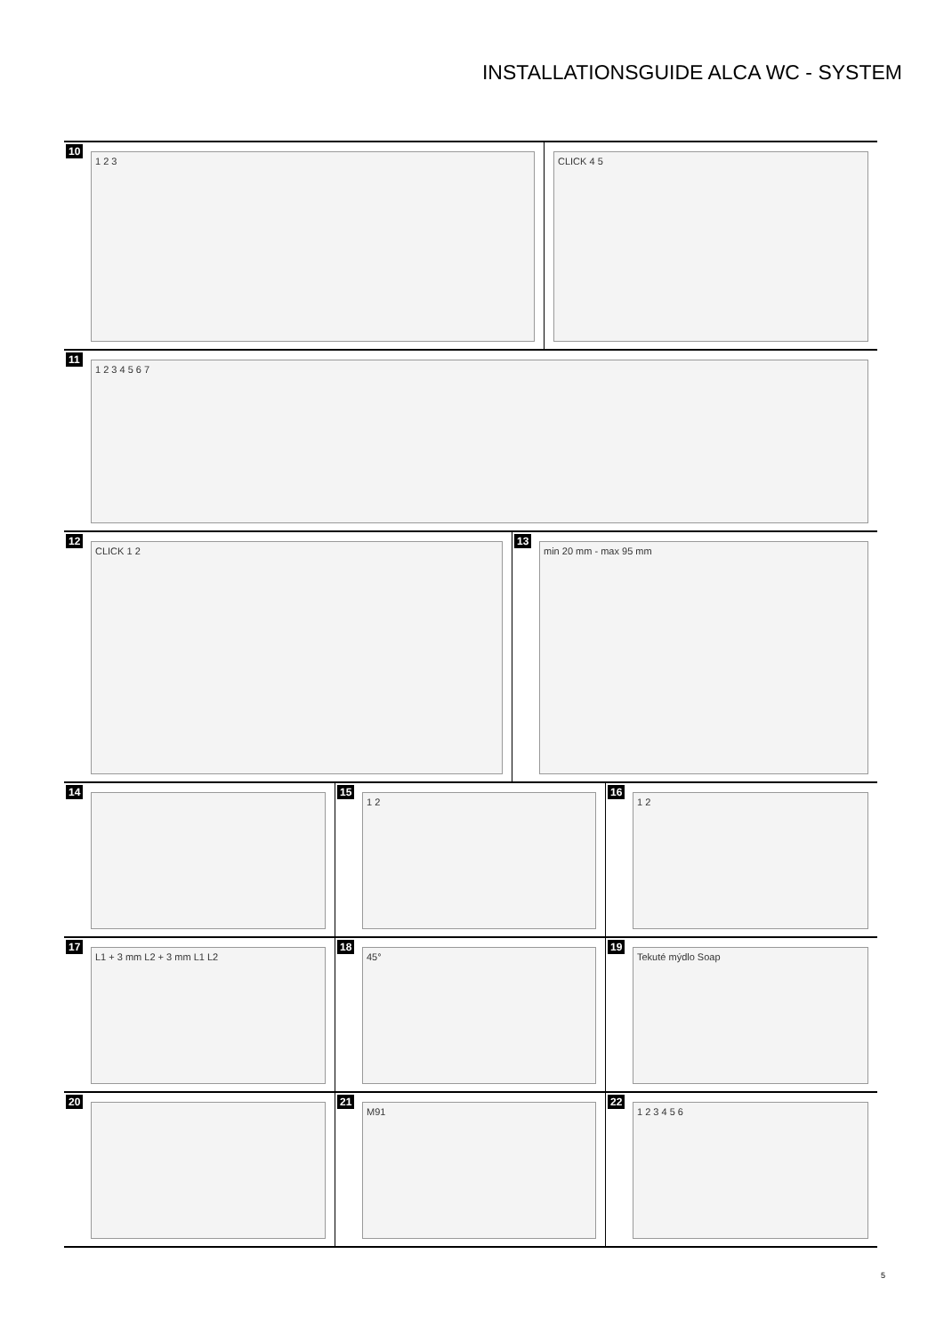INSTALLATIONSGUIDE ALCA WC - SYSTEM
10
1 2 3
CLICK 4 5
11
1 2 3 4 5 6 7
12
CLICK 1 2
13
min 20 mm - max 95 mm
14 15
1 2
16
1 2
17
L1 + 3 mm L2 + 3 mm L1 L2
18
45°
19
Tekuté mýdlo Soap
20 21
M91
22
1 2 3 4 5 6
5